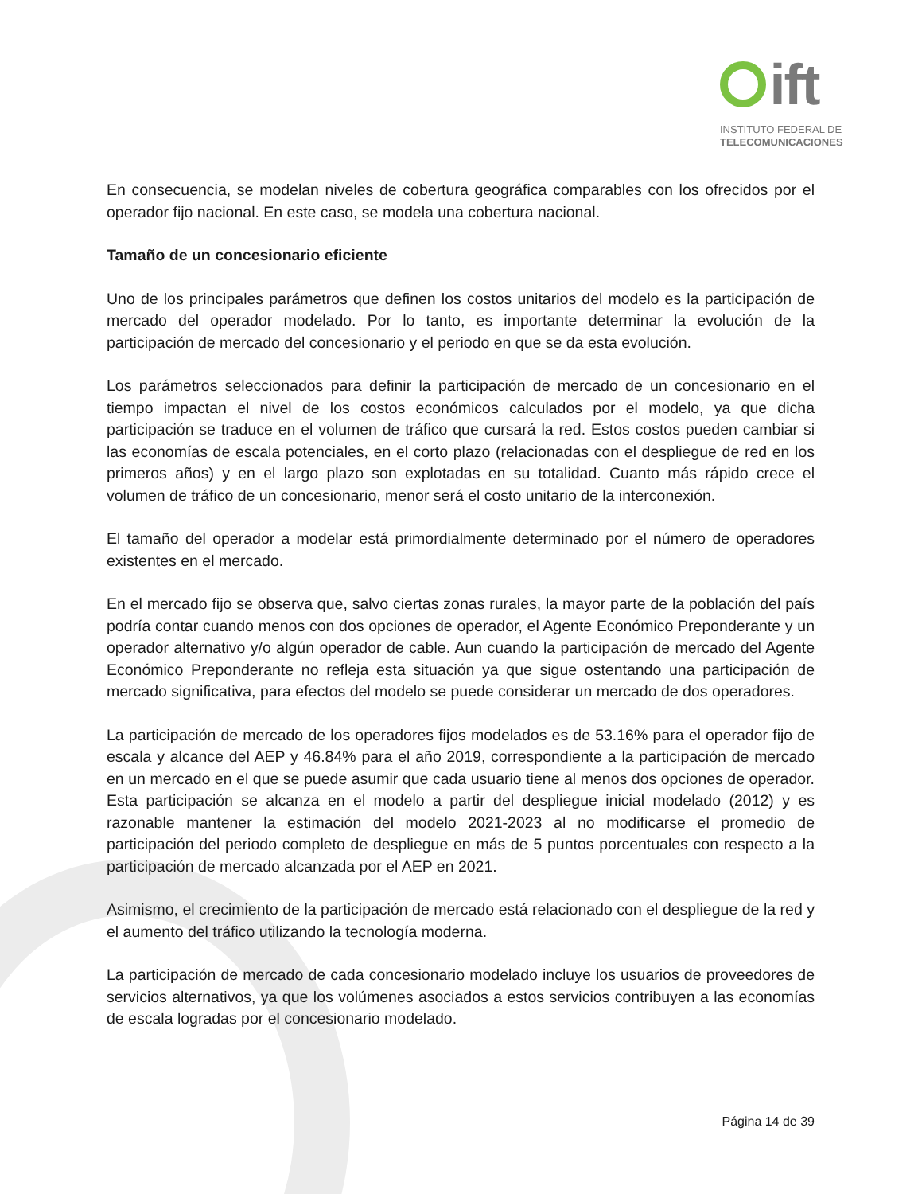ift
INSTITUTO FEDERAL DE
TELECOMUNICACIONES
En consecuencia, se modelan niveles de cobertura geográfica comparables con los ofrecidos por el operador fijo nacional. En este caso, se modela una cobertura nacional.
Tamaño de un concesionario eficiente
Uno de los principales parámetros que definen los costos unitarios del modelo es la participación de mercado del operador modelado. Por lo tanto, es importante determinar la evolución de la participación de mercado del concesionario y el periodo en que se da esta evolución.
Los parámetros seleccionados para definir la participación de mercado de un concesionario en el tiempo impactan el nivel de los costos económicos calculados por el modelo, ya que dicha participación se traduce en el volumen de tráfico que cursará la red. Estos costos pueden cambiar si las economías de escala potenciales, en el corto plazo (relacionadas con el despliegue de red en los primeros años) y en el largo plazo son explotadas en su totalidad. Cuanto más rápido crece el volumen de tráfico de un concesionario, menor será el costo unitario de la interconexión.
El tamaño del operador a modelar está primordialmente determinado por el número de operadores existentes en el mercado.
En el mercado fijo se observa que, salvo ciertas zonas rurales, la mayor parte de la población del país podría contar cuando menos con dos opciones de operador, el Agente Económico Preponderante y un operador alternativo y/o algún operador de cable. Aun cuando la participación de mercado del Agente Económico Preponderante no refleja esta situación ya que sigue ostentando una participación de mercado significativa, para efectos del modelo se puede considerar un mercado de dos operadores.
La participación de mercado de los operadores fijos modelados es de 53.16% para el operador fijo de escala y alcance del AEP y 46.84% para el año 2019, correspondiente a la participación de mercado en un mercado en el que se puede asumir que cada usuario tiene al menos dos opciones de operador. Esta participación se alcanza en el modelo a partir del despliegue inicial modelado (2012) y es razonable mantener la estimación del modelo 2021-2023 al no modificarse el promedio de participación del periodo completo de despliegue en más de 5 puntos porcentuales con respecto a la participación de mercado alcanzada por el AEP en 2021.
Asimismo, el crecimiento de la participación de mercado está relacionado con el despliegue de la red y el aumento del tráfico utilizando la tecnología moderna.
La participación de mercado de cada concesionario modelado incluye los usuarios de proveedores de servicios alternativos, ya que los volúmenes asociados a estos servicios contribuyen a las economías de escala logradas por el concesionario modelado.
Página 14 de 39